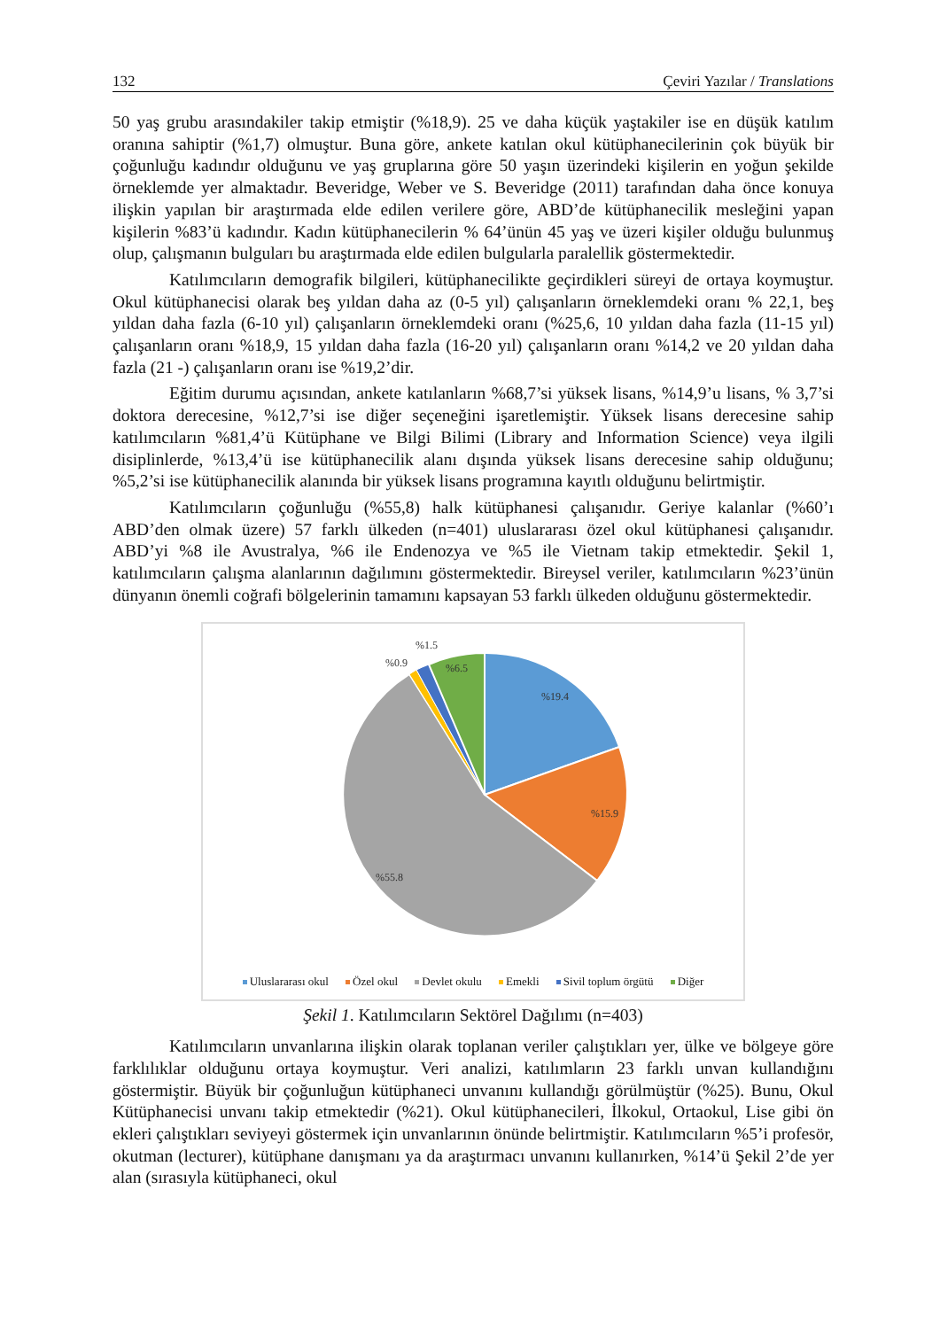132 Çeviri Yazılar / Translations
50 yaş grubu arasındakiler takip etmiştir (%18,9). 25 ve daha küçük yaştakiler ise en düşük katılım oranına sahiptir (%1,7) olmuştur. Buna göre, ankete katılan okul kütüphanecilerinin çok büyük bir çoğunluğu kadındır olduğunu ve yaş gruplarına göre 50 yaşın üzerindeki kişilerin en yoğun şekilde örneklemde yer almaktadır. Beveridge, Weber ve S. Beveridge (2011) tarafından daha önce konuya ilişkin yapılan bir araştırmada elde edilen verilere göre, ABD’de kütüphanecilik mesleğini yapan kişilerin %83’ü kadındır. Kadın kütüphanecilerin % 64’ünün 45 yaş ve üzeri kişiler olduğu bulunmuş olup, çalışmanın bulguları bu araştırmada elde edilen bulgularla paralellik göstermektedir.
Katılımcıların demografik bilgileri, kütüphanecilikte geçirdikleri süreyi de ortaya koymuştur. Okul kütüphanecisi olarak beş yıldan daha az (0-5 yıl) çalışanların örneklemdeki oranı % 22,1, beş yıldan daha fazla (6-10 yıl) çalışanların örneklemdeki oranı (%25,6, 10 yıldan daha fazla (11-15 yıl) çalışanların oranı %18,9, 15 yıldan daha fazla (16-20 yıl) çalışanların oranı %14,2 ve 20 yıldan daha fazla (21 -) çalışanların oranı ise %19,2’dir.
Eğitim durumu açısından, ankete katılanların %68,7’si yüksek lisans, %14,9’u lisans, % 3,7’si doktora derecesine, %12,7’si ise diğer seçeneğini işaretlemiştir. Yüksek lisans derecesine sahip katılımcıların %81,4’ü Kütüphane ve Bilgi Bilimi (Library and Information Science) veya ilgili disiplinlerde, %13,4’ü ise kütüphanecilik alanı dışında yüksek lisans derecesine sahip olduğunu; %5,2’si ise kütüphanecilik alanında bir yüksek lisans programına kayıtlı olduğunu belirtmiştir.
Katılımcıların çoğunluğu (%55,8) halk kütüphanesi çalışanıdır. Geriye kalanlar (%60’ı ABD’den olmak üzere) 57 farklı ülkeden (n=401) uluslararası özel okul kütüphanesi çalışanıdır. ABD’yi %8 ile Avustralya, %6 ile Endenozya ve %5 ile Vietnam takip etmektedir. Şekil 1, katılımcıların çalışma alanlarının dağılımını göstermektedir. Bireysel veriler, katılımcıların %23’ünün dünyanın önemli coğrafi bölgelerinin tamamını kapsayan 53 farklı ülkeden olduğunu göstermektedir.
%1.5
%0.9
%6.5
%19.4
%15.9
%55.8
Uluslararası okul Özel okul Devlet okulu Emekli Sivil toplum örgütü Diğer
Şekil 1. Katılımcıların Sektörel Dağılımı (n=403)
Katılımcıların unvanlarına ilişkin olarak toplanan veriler çalıştıkları yer, ülke ve bölgeye göre farklılıklar olduğunu ortaya koymuştur. Veri analizi, katılımların 23 farklı unvan kullandığını göstermiştir. Büyük bir çoğunluğun kütüphaneci unvanını kullandığı görülmüştür (%25). Bunu, Okul Kütüphanecisi unvanı takip etmektedir (%21). Okul kütüphanecileri, İlkokul, Ortaokul, Lise gibi ön ekleri çalıştıkları seviyeyi göstermek için unvanlarının önünde belirtmiştir. Katılımcıların %5’i profesör, okutman (lecturer), kütüphane danışmanı ya da araştırmacı unvanını kullanırken, %14’ü Şekil 2’de yer alan (sırasıyla kütüphaneci, okul